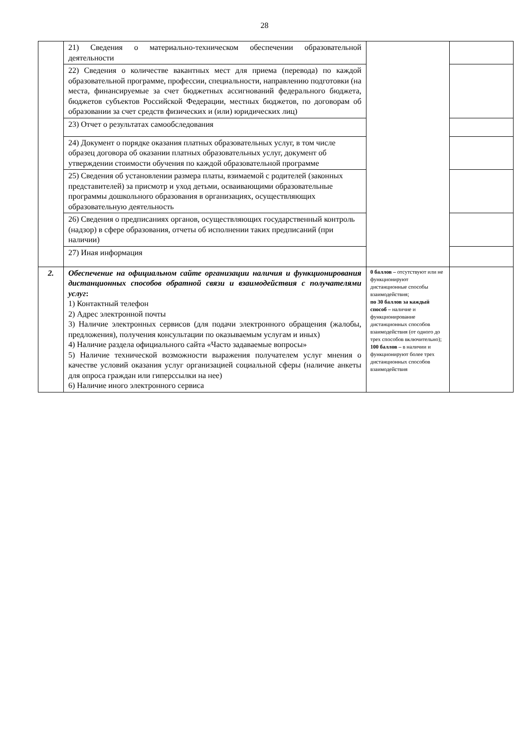28
| | 21) Сведения о материально-техническом обеспечении образовательной деятельности | | |
| | 22) Сведения о количестве вакантных мест для приема (перевода) по каждой образовательной программе, профессии, специальности, направлению подготовки (на места, финансируемые за счет бюджетных ассигнований федерального бюджета, бюджетов субъектов Российской Федерации, местных бюджетов, по договорам об образовании за счет средств физических и (или) юридических лиц) | | |
| | 23) Отчет о результатах самообследования | | |
| | 24) Документ о порядке оказания платных образовательных услуг, в том числе образец договора об оказании платных образовательных услуг, документ об утверждении стоимости обучения по каждой образовательной программе | | |
| | 25) Сведения об установлении размера платы, взимаемой с родителей (законных представителей) за присмотр и уход детьми, осваивающими образовательные программы дошкольного образования в организациях, осуществляющих образовательную деятельность | | |
| | 26) Сведения о предписаниях органов, осуществляющих государственный контроль (надзор) в сфере образования, отчеты об исполнении таких предписаний (при наличии) | | |
| | 27) Иная информация | | |
| 2. | Обеспечение на официальном сайте организации наличия и функционирования дистанционных способов обратной связи и взаимодействия с получателями услуг : 1) Контактный телефон 2) Адрес электронной почты 3) Наличие электронных сервисов (для подачи электронного обращения (жалобы, предложения), получения консультации по оказываемым услугам и иных) 4) Наличие раздела официального сайта «Часто задаваемые вопросы» 5) Наличие технической возможности выражения получателем услуг мнения о качестве условий оказания услуг организацией социальной сферы (наличие анкеты для опроса граждан или гиперссылки на нее) 6) Наличие иного электронного сервиса | 0 баллов – отсутствуют или не функционируют дистанционные способы взаимодействия; по 30 баллов за каждый способ – наличие и функционирование дистанционных способов взаимодействия (от одного до трех способов включительно); 100 баллов – в наличии и функционируют более трех дистанционных способов взаимодействия | |